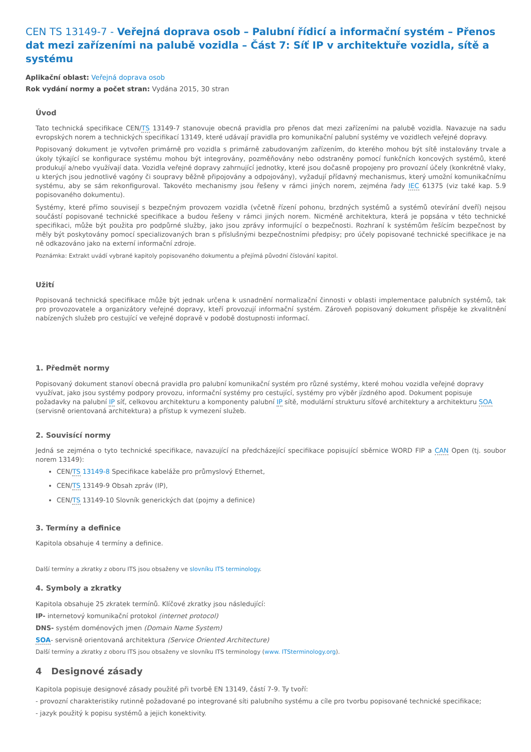CEN TS 13149-7 - Veřejná doprava osob – Palubní řídicí a informační systém – Přenos dat mezi zařízeními na palubě vozidla – Část 7: Síť IP v architektuře vozidla, sítě a systému
Aplikační oblast: Veřejná doprava osob
Rok vydání normy a počet stran: Vydána 2015, 30 stran
Úvod
Tato technická specifikace CEN/TS 13149-7 stanovuje obecná pravidla pro přenos dat mezi zařízeními na palubě vozidla. Navazuje na sadu evropských norem a technických specifikací 13149, které udávají pravidla pro komunikační palubní systémy ve vozidlech veřejné dopravy.
Popisovaný dokument je vytvořen primárně pro vozidla s primárně zabudovaným zařízením, do kterého mohou být sítě instalovány trvale a úkoly týkající se konfigurace systému mohou být integrovány, pozměňovány nebo odstraněny pomocí funkčních koncových systémů, které produkují a/nebo využívají data. Vozidla veřejné dopravy zahrnující jednotky, které jsou dočasně propojeny pro provozní účely (konkrétně vlaky, u kterých jsou jednotlivé vagóny či soupravy běžně připojovány a odpojovány), vyžadují přídavný mechanismus, který umožní komunikačnímu systému, aby se sám rekonfiguroval. Takovéto mechanismy jsou řešeny v rámci jiných norem, zejména řady IEC 61375 (viz také kap. 5.9 popisovaného dokumentu).
Systémy, které přímo souvisejí s bezpečným provozem vozidla (včetně řízení pohonu, brzdných systémů a systémů otevírání dveří) nejsou součástí popisované technické specifikace a budou řešeny v rámci jiných norem. Nicméně architektura, která je popsána v této technické specifikaci, může být použita pro podpůrné služby, jako jsou zprávy informující o bezpečnosti. Rozhraní k systémům řešícím bezpečnost by měly být poskytovány pomocí specializovaných bran s příslušnými bezpečnostními předpisy; pro účely popisované technické specifikace je na ně odkazováno jako na externí informační zdroje.
Poznámka: Extrakt uvádí vybrané kapitoly popisovaného dokumentu a přejímá původní číslování kapitol.
Užití
Popisovaná technická specifikace může být jednak určena k usnadnění normalizační činnosti v oblasti implementace palubních systémů, tak pro provozovatele a organizátory veřejné dopravy, kteří provozují informační systém. Zároveň popisovaný dokument přispěje ke zkvalitnění nabízených služeb pro cestující ve veřejné dopravě v podobě dostupnosti informací.
1. Předmět normy
Popisovaný dokument stanoví obecná pravidla pro palubní komunikační systém pro různé systémy, které mohou vozidla veřejné dopravy využívat, jako jsou systémy podpory provozu, informační systémy pro cestující, systémy pro výběr jízdného apod. Dokument popisuje požadavky na palubní IP síť, celkovou architekturu a komponenty palubní IP sítě, modulární strukturu síťové architektury a architekturu SOA (servisně orientovaná architektura) a přístup k vymezení služeb.
2. Souvisící normy
Jedná se zejména o tyto technické specifikace, navazující na předcházející specifikace popisující sběrnice WORD FIP a CAN Open (tj. soubor norem 13149):
CEN/TS 13149-8 Specifikace kabeláže pro průmyslový Ethernet,
CEN/TS 13149-9 Obsah zpráv (IP),
CEN/TS 13149-10 Slovník generických dat (pojmy a definice)
3. Termíny a definice
Kapitola obsahuje 4 termíny a definice.
Další termíny a zkratky z oboru ITS jsou obsaženy ve slovníku ITS terminology.
4. Symboly a zkratky
Kapitola obsahuje 25 zkratek termínů. Klíčové zkratky jsou následující:
IP- internetový komunikační protokol (internet protocol)
DNS- systém doménových jmen (Domain Name System)
SOA- servisně orientovaná architektura (Service Oriented Architecture)
Další termíny a zkratky z oboru ITS jsou obsaženy ve slovníku ITS terminology (www. ITSterminology.org).
4 Designové zásady
Kapitola popisuje designové zásady použité při tvorbě EN 13149, částí 7-9. Ty tvoří:
- provozní charakteristiky rutinně požadované po integrované síti palubního systému a cíle pro tvorbu popisované technické specifikace;
- jazyk použitý k popisu systémů a jejich konektivity.